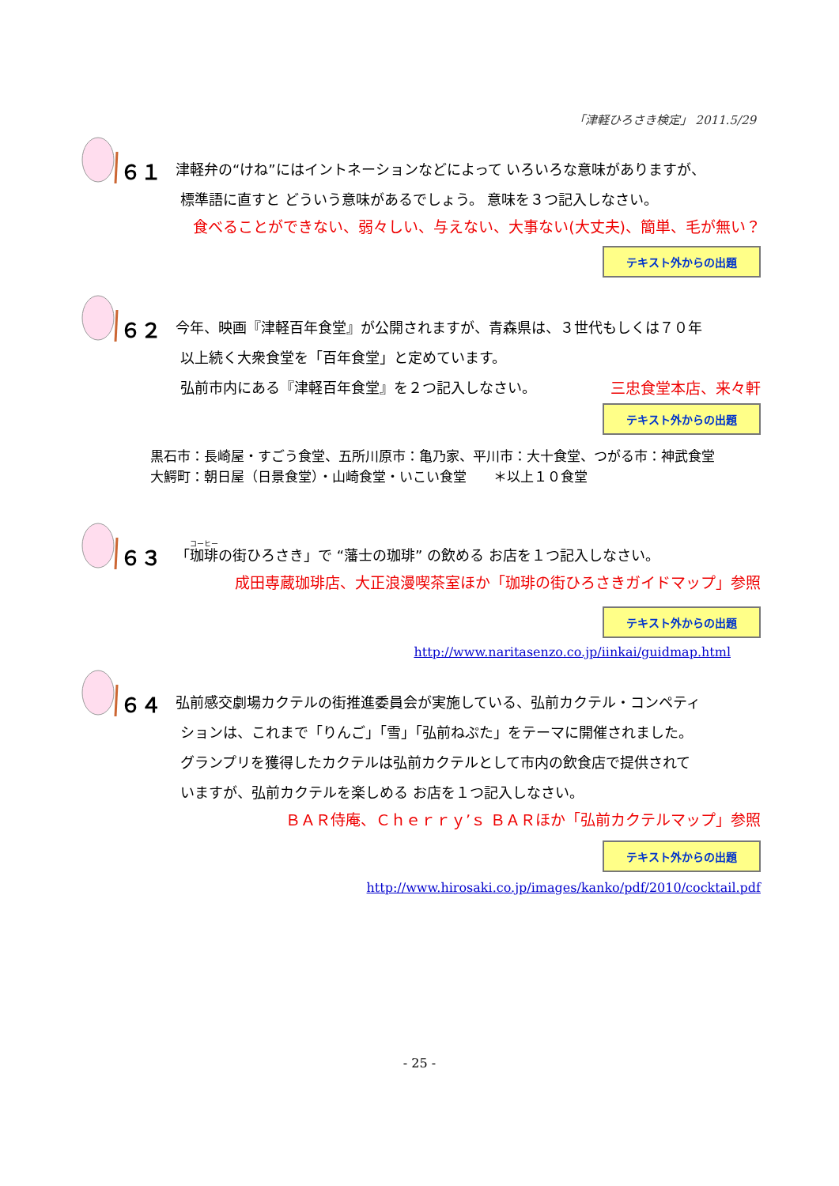「津軽ひろさき検定」 2011.5/29
６１ 津軽弁の“けね”にはイントネーションなどによって いろいろな意味がありますが、
標準語に直すと どういう意味があるでしょう。 意味を３つ記入しなさい。
食べることができない、弱々しい、与えない、大事ない(大丈夫)、簡単、毛が無い？
テキスト外からの出題
６２ 今年、映画『津軽百年食堂』が公開されますが、青森県は、３世代もしくは７０年
以上続く大衆食堂を「百年食堂」と定めています。
弘前市内にある『津軽百年食堂』を２つ記入しなさい。 三忠食堂本店、来々軒
テキスト外からの出題
黒石市：長崎屋・すごう食堂、五所川原市：亀乃家、平川市：大十食堂、つがる市：神武食堂
大鰐町：朝日屋（日景食堂）・山崎食堂・いこい食堂　　＊以上１０食堂
６３ 「珈琲の街ひろさき」で “藩士の珈琲” の飲める お店を１つ記入しなさい。
成田専蔵珈琲店、大正浪漫喫茶室ほか「珈琲の街ひろさきガイドマップ」参照
テキスト外からの出題
http://www.naritasenzo.co.jp/iinkai/guidmap.html
６４ 弘前感交劇場カクテルの街推進委員会が実施している、弘前カクテル・コンペティ
ションは、これまで「りんご」「雪」「弘前ねぷた」をテーマに開催されました。
グランプリを獲得したカクテルは弘前カクテルとして市内の飲食店で提供されて
いますが、弘前カクテルを楽しめる お店を１つ記入しなさい。
ＢＡＲ侍庵、Ｃｈｅｒｒｙ’ｓ ＢＡＲほか「弘前カクテルマップ」参照
テキスト外からの出題
http://www.hirosaki.co.jp/images/kanko/pdf/2010/cocktail.pdf
- 25 -